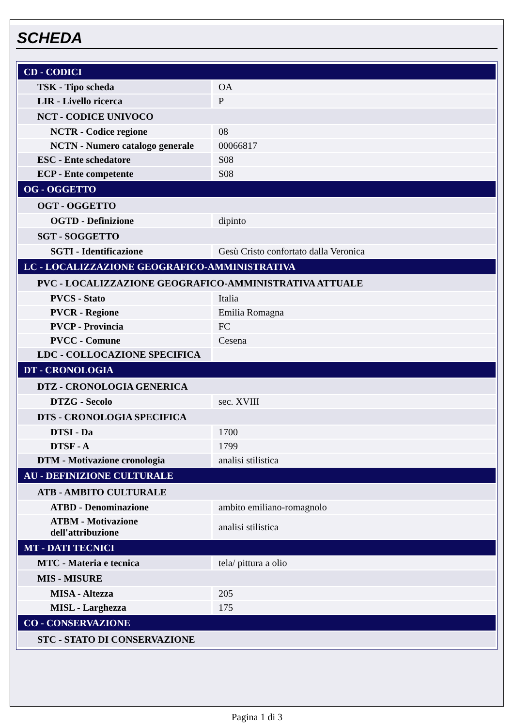SCHEDA
| CD - CODICI | |
| TSK - Tipo scheda | OA |
| LIR - Livello ricerca | P |
| NCT - CODICE UNIVOCO | |
| NCTR - Codice regione | 08 |
| NCTN - Numero catalogo generale | 00066817 |
| ESC - Ente schedatore | S08 |
| ECP - Ente competente | S08 |
| OG - OGGETTO | |
| OGT - OGGETTO | |
| OGTD - Definizione | dipinto |
| SGT - SOGGETTO | |
| SGTI - Identificazione | Gesù Cristo confortato dalla Veronica |
| LC - LOCALIZZAZIONE GEOGRAFICO-AMMINISTRATIVA | |
| PVC - LOCALIZZAZIONE GEOGRAFICO-AMMINISTRATIVA ATTUALE | |
| PVCS - Stato | Italia |
| PVCR - Regione | Emilia Romagna |
| PVCP - Provincia | FC |
| PVCC - Comune | Cesena |
| LDC - COLLOCAZIONE SPECIFICA | |
| DT - CRONOLOGIA | |
| DTZ - CRONOLOGIA GENERICA | |
| DTZG - Secolo | sec. XVIII |
| DTS - CRONOLOGIA SPECIFICA | |
| DTSI - Da | 1700 |
| DTSF - A | 1799 |
| DTM - Motivazione cronologia | analisi stilistica |
| AU - DEFINIZIONE CULTURALE | |
| ATB - AMBITO CULTURALE | |
| ATBD - Denominazione | ambito emiliano-romagnolo |
| ATBM - Motivazione dell'attribuzione | analisi stilistica |
| MT - DATI TECNICI | |
| MTC - Materia e tecnica | tela/ pittura a olio |
| MIS - MISURE | |
| MISA - Altezza | 205 |
| MISL - Larghezza | 175 |
| CO - CONSERVAZIONE | |
| STC - STATO DI CONSERVAZIONE | |
Pagina 1 di 3